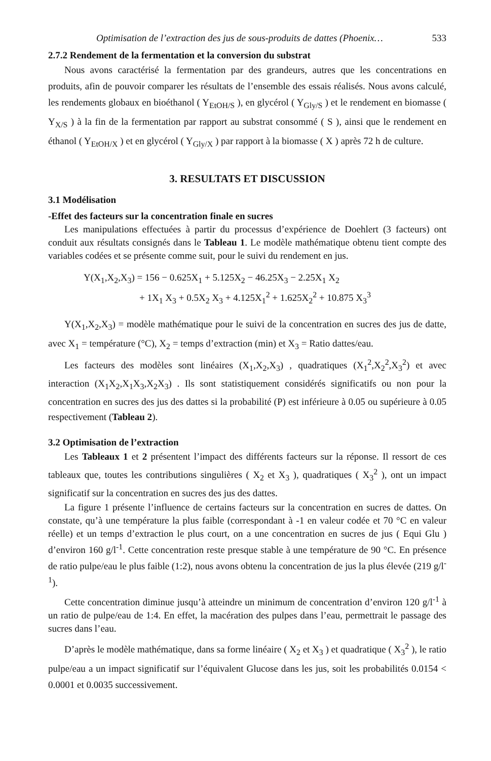Optimisation de l’extraction des jus de sous-produits de dattes (Phoenix… 533
2.7.2 Rendement de la fermentation et la conversion du substrat
Nous avons caractérisé la fermentation par des grandeurs, autres que les concentrations en produits, afin de pouvoir comparer les résultats de l’ensemble des essais réalisés. Nous avons calculé, les rendements globaux en bioéthanol ( Y<sub>EtOH/S</sub> ), en glycérol ( Y<sub>Gly/S</sub> ) et le rendement en biomasse ( Y<sub>X/S</sub> ) à la fin de la fermentation par rapport au substrat consommé ( S ), ainsi que le rendement en éthanol ( Y<sub>EtOH/X</sub> ) et en glycérol ( Y<sub>Gly/X</sub> ) par rapport à la biomasse ( X ) après 72 h de culture.
3. RESULTATS ET DISCUSSION
3.1 Modélisation
-Effet des facteurs sur la concentration finale en sucres
Les manipulations effectuées à partir du processus d’expérience de Doehlert (3 facteurs) ont conduit aux résultats consignés dans le Tableau 1. Le modèle mathématique obtenu tient compte des variables codées et se présente comme suit, pour le suivi du rendement en jus.
Y(X<sub>1</sub>,X<sub>2</sub>,X<sub>3</sub>) = 156 − 0.625X<sub>1</sub> + 5.125X<sub>2</sub> − 46.25X<sub>3</sub> − 2.25X<sub>1</sub> X<sub>2</sub>
+ 1X<sub>1</sub> X<sub>3</sub> + 0.5X<sub>2</sub> X<sub>3</sub> + 4.125X<sub>1</sub><sup>2</sup> + 1.625X<sub>2</sub><sup>2</sup> + 10.875 X<sub>3</sub><sup>3</sup>
Y(X<sub>1</sub>,X<sub>2</sub>,X<sub>3</sub>) = modèle mathématique pour le suivi de la concentration en sucres des jus de datte, avec X<sub>1</sub> = température (°C), X<sub>2</sub> = temps d’extraction (min) et X<sub>3</sub> = Ratio dattes/eau.
Les facteurs des modèles sont linéaires (X<sub>1</sub>,X<sub>2</sub>,X<sub>3</sub>) , quadratiques (X<sub>1</sub><sup>2</sup>,X<sub>2</sub><sup>2</sup>,X<sub>3</sub><sup>2</sup>) et avec interaction (X<sub>1</sub>X<sub>2</sub>,X<sub>1</sub>X<sub>3</sub>,X<sub>2</sub>X<sub>3</sub>) . Ils sont statistiquement considérés significatifs ou non pour la concentration en sucres des jus des dattes si la probabilité (P) est inférieure à 0.05 ou supérieure à 0.05 respectivement (Tableau 2).
3.2 Optimisation de l’extraction
Les Tableaux 1 et 2 présentent l’impact des différents facteurs sur la réponse. Il ressort de ces tableaux que, toutes les contributions singulières ( X<sub>2</sub> et X<sub>3</sub> ), quadratiques ( X<sub>3</sub><sup>2</sup> ), ont un impact significatif sur la concentration en sucres des jus des dattes.
La figure 1 présente l’influence de certains facteurs sur la concentration en sucres de dattes. On constate, qu’à une température la plus faible (correspondant à -1 en valeur codée et 70 °C en valeur réelle) et un temps d’extraction le plus court, on a une concentration en sucres de jus ( Equi Glu ) d’environ 160 g/l<sup>-1</sup>. Cette concentration reste presque stable à une température de 90 °C. En présence de ratio pulpe/eau le plus faible (1:2), nous avons obtenu la concentration de jus la plus élevée (219 g/l<sup>-1</sup>).
Cette concentration diminue jusqu’à atteindre un minimum de concentration d’environ 120 g/l<sup>-1</sup> à un ratio de pulpe/eau de 1:4. En effet, la macération des pulpes dans l’eau, permettrait le passage des sucres dans l’eau.
D’après le modèle mathématique, dans sa forme linéaire ( X<sub>2</sub> et X<sub>3</sub> ) et quadratique ( X<sub>3</sub><sup>2</sup> ), le ratio pulpe/eau a un impact significatif sur l’équivalent Glucose dans les jus, soit les probabilités 0.0154 < 0.0001 et 0.0035 successivement.